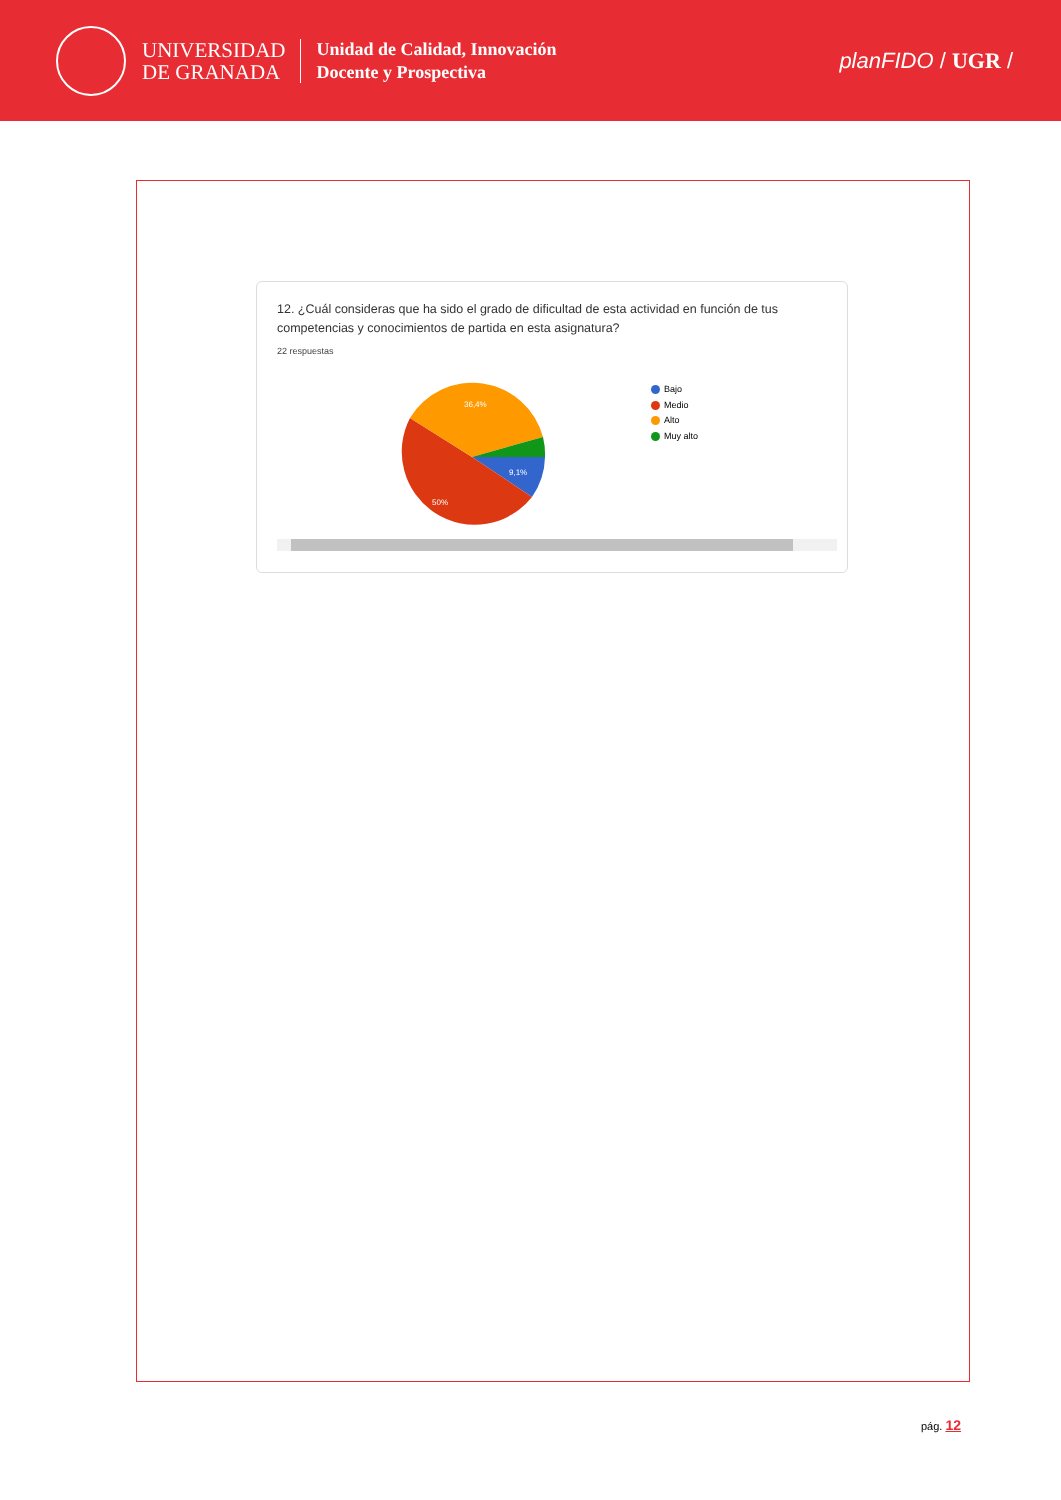UNIVERSIDAD
DE GRANADA
Unidad de Calidad, Innovación
Docente y Prospectiva
planFIDO / UGR /
12. ¿Cuál consideras que ha sido el grado de dificultad de esta actividad en función de tus competencias y conocimientos de partida en esta asignatura?
22 respuestas
9,1%
50%
36,4%
Bajo
Medio
Alto
Muy alto
pág. 12